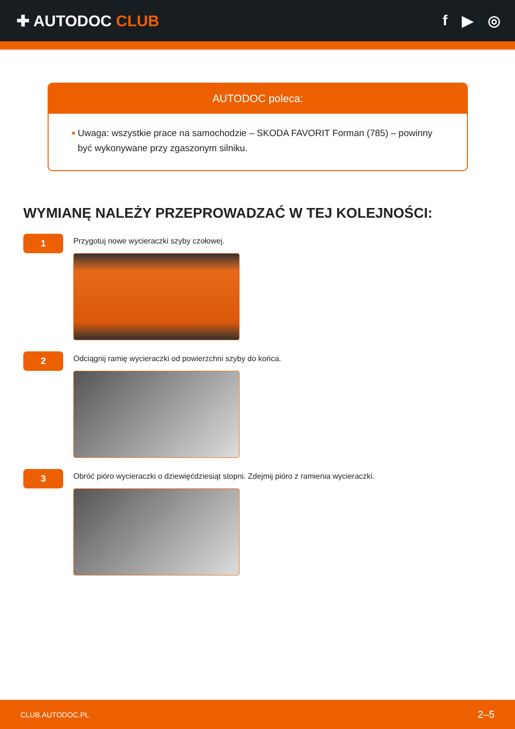✚ AUTODOC CLUB f ▶ ◎
AUTODOC poleca:
Uwaga: wszystkie prace na samochodzie – SKODA FAVORIT Forman (785) – powinny być wykonywane przy zgaszonym silniku.
WYMIANĘ NALEŻY PRZEPROWADZAĆ W TEJ KOLEJNOŚCI:
1
Przygotuj nowe wycieraczki szyby czołowej.
2
Odciągnij ramię wycieraczki od powierzchni szyby do końca.
3
Obróć pióro wycieraczki o dziewięćdziesiąt stopni. Zdejmij pióro z ramienia wycieraczki.
CLUB.AUTODOC.PL 2–5